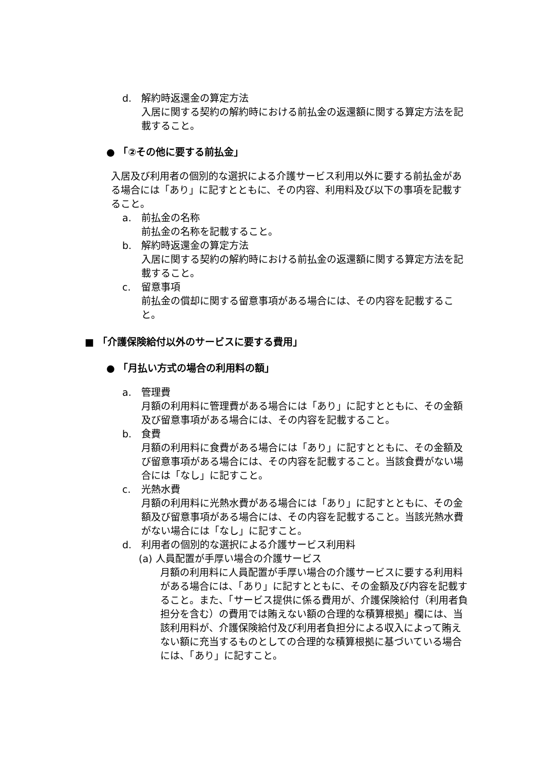d. 解約時返還金の算定方法
入居に関する契約の解約時における前払金の返還額に関する算定方法を記載すること。
● 「②その他に要する前払金」
入居及び利用者の個別的な選択による介護サービス利用以外に要する前払金がある場合には「あり」に記すとともに、その内容、利用料及び以下の事項を記載すること。
a. 前払金の名称
前払金の名称を記載すること。
b. 解約時返還金の算定方法
入居に関する契約の解約時における前払金の返還額に関する算定方法を記載すること。
c. 留意事項
前払金の償却に関する留意事項がある場合には、その内容を記載すること。
■ 「介護保険給付以外のサービスに要する費用」
● 「月払い方式の場合の利用料の額」
a. 管理費
月額の利用料に管理費がある場合には「あり」に記すとともに、その金額及び留意事項がある場合には、その内容を記載すること。
b. 食費
月額の利用料に食費がある場合には「あり」に記すとともに、その金額及び留意事項がある場合には、その内容を記載すること。当該食費がない場合には「なし」に記すこと。
c. 光熱水費
月額の利用料に光熱水費がある場合には「あり」に記すとともに、その金額及び留意事項がある場合には、その内容を記載すること。当該光熱水費がない場合には「なし」に記すこと。
d. 利用者の個別的な選択による介護サービス利用料
(a) 人員配置が手厚い場合の介護サービス
月額の利用料に人員配置が手厚い場合の介護サービスに要する利用料がある場合には、「あり」に記すとともに、その金額及び内容を記載すること。また、「サービス提供に係る費用が、介護保険給付（利用者負担分を含む）の費用では賄えない額の合理的な積算根拠」欄には、当該利用料が、介護保険給付及び利用者負担分による収入によって賄えない額に充当するものとしての合理的な積算根拠に基づいている場合には、「あり」に記すこと。